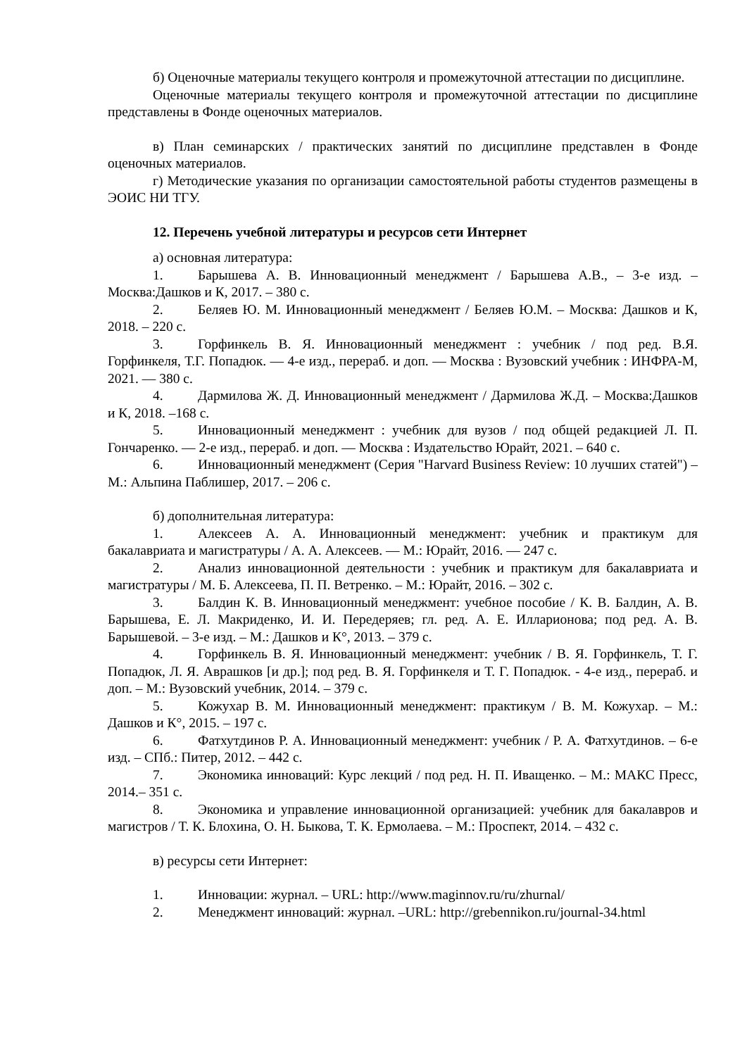б) Оценочные материалы текущего контроля и промежуточной аттестации по дисциплине.
Оценочные материалы текущего контроля и промежуточной аттестации по дисциплине представлены в Фонде оценочных материалов.
в) План семинарских / практических занятий по дисциплине представлен в Фонде оценочных материалов.
г) Методические указания по организации самостоятельной работы студентов размещены в ЭОИС НИ ТГУ.
12. Перечень учебной литературы и ресурсов сети Интернет
а) основная литература:
1. Барышева А. В. Инновационный менеджмент / Барышева А.В., – 3-е изд. – Москва:Дашков и К, 2017. – 380 с.
2. Беляев Ю. М. Инновационный менеджмент / Беляев Ю.М. – Москва: Дашков и К, 2018. – 220 с.
3. Горфинкель В. Я. Инновационный менеджмент : учебник / под ред. В.Я. Горфинкеля, Т.Г. Попадюк. — 4-е изд., перераб. и доп. — Москва : Вузовский учебник : ИНФРА-М, 2021. — 380 с.
4. Дармилова Ж. Д. Инновационный менеджмент / Дармилова Ж.Д. – Москва:Дашков и К, 2018. –168 с.
5. Инновационный менеджмент : учебник для вузов / под общей редакцией Л. П. Гончаренко. — 2-е изд., перераб. и доп. — Москва : Издательство Юрайт, 2021. – 640 с.
6. Инновационный менеджмент (Серия "Harvard Business Review: 10 лучших статей") – М.: Альпина Паблишер, 2017. – 206 с.
б) дополнительная литература:
1. Алексеев А. А. Инновационный менеджмент: учебник и практикум для бакалавриата и магистратуры / А. А. Алексеев. — М.: Юрайт, 2016. — 247 с.
2. Анализ инновационной деятельности : учебник и практикум для бакалавриата и магистратуры / М. Б. Алексеева, П. П. Ветренко. – М.: Юрайт, 2016. – 302 с.
3. Балдин К. В. Инновационный менеджмент: учебное пособие / К. В. Балдин, А. В. Барышева, Е. Л. Макриденко, И. И. Передеряев; гл. ред. А. Е. Илларионова; под ред. А. В. Барышевой. – 3-е изд. – М.: Дашков и К°, 2013. – 379 с.
4. Горфинкель В. Я. Инновационный менеджмент: учебник / В. Я. Горфинкель, Т. Г. Попадюк, Л. Я. Аврашков [и др.]; под ред. В. Я. Горфинкеля и Т. Г. Попадюк. - 4-е изд., перераб. и доп. – М.: Вузовский учебник, 2014. – 379 с.
5. Кожухар В. М. Инновационный менеджмент: практикум / В. М. Кожухар. – М.: Дашков и К°, 2015. – 197 с.
6. Фатхутдинов Р. А. Инновационный менеджмент: учебник / Р. А. Фатхутдинов. – 6-е изд. – СПб.: Питер, 2012. – 442 с.
7. Экономика инноваций: Курс лекций / под ред. Н. П. Иващенко. – М.: МАКС Пресс, 2014.– 351 с.
8. Экономика и управление инновационной организацией: учебник для бакалавров и магистров / Т. К. Блохина, О. Н. Быкова, Т. К. Ермолаева. – М.: Проспект, 2014. – 432 с.
в) ресурсы сети Интернет:
1. Инновации: журнал. – URL: http://www.maginnov.ru/ru/zhurnal/
2. Менеджмент инноваций: журнал. –URL: http://grebennikon.ru/journal-34.html